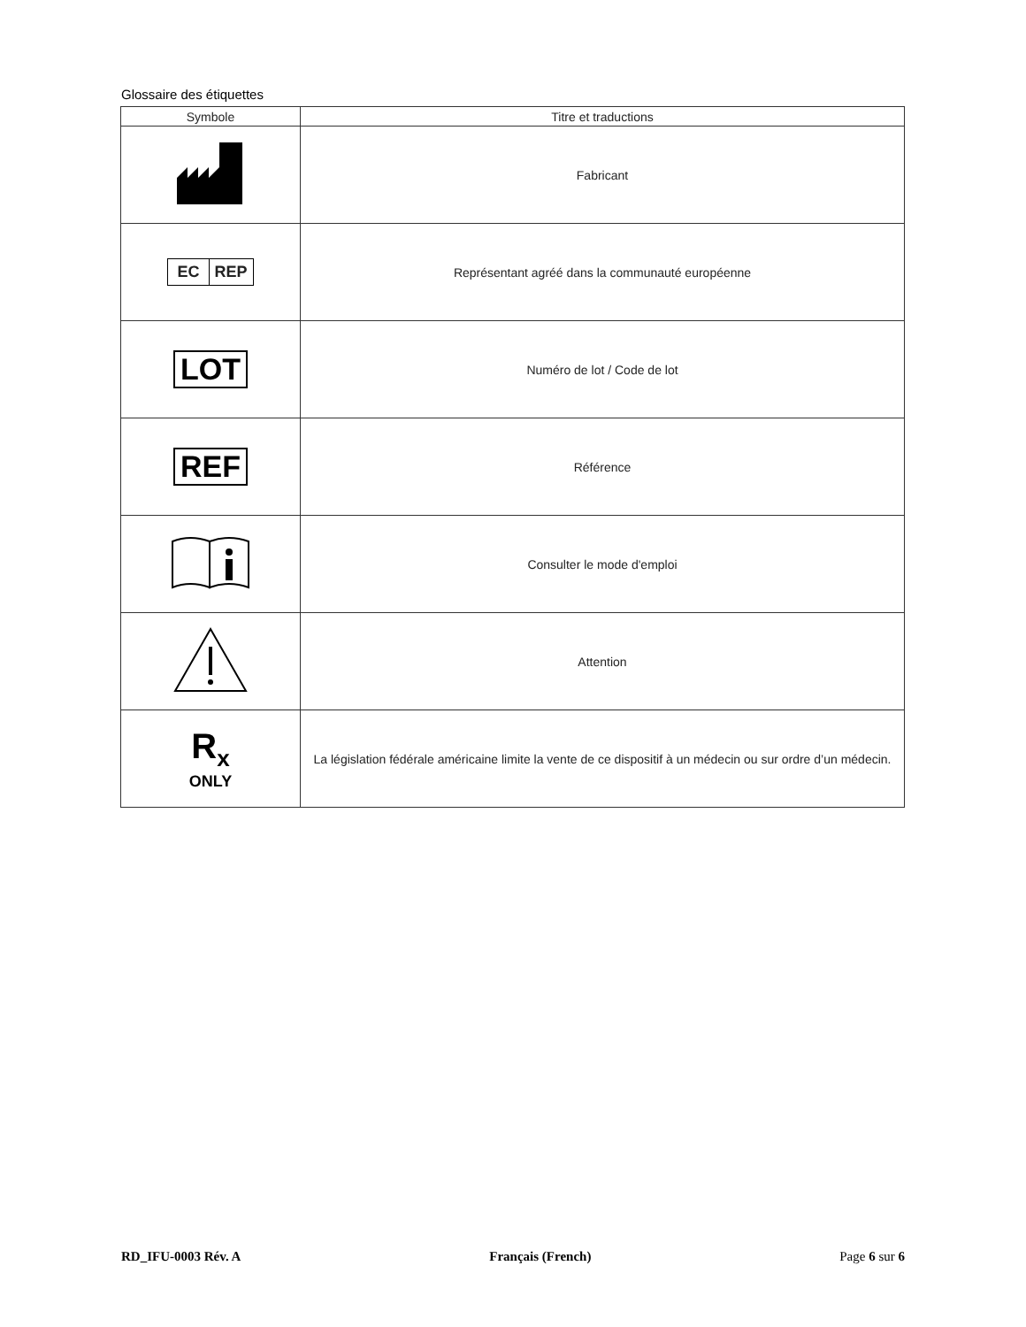Glossaire des étiquettes
| Symbole | Titre et traductions |
| --- | --- |
| | Fabricant |
| EC REP | Représentant agréé dans la communauté européenne |
| LOT | Numéro de lot / Code de lot |
| REF | Référence |
| | Consulter le mode d'emploi |
| | Attention |
| R<sub>x</sub> ONLY | La législation fédérale américaine limite la vente de ce dispositif à un médecin ou sur ordre d’un médecin. |
RD_IFU-0003 Rév. A Français (French) Page 6 sur 6